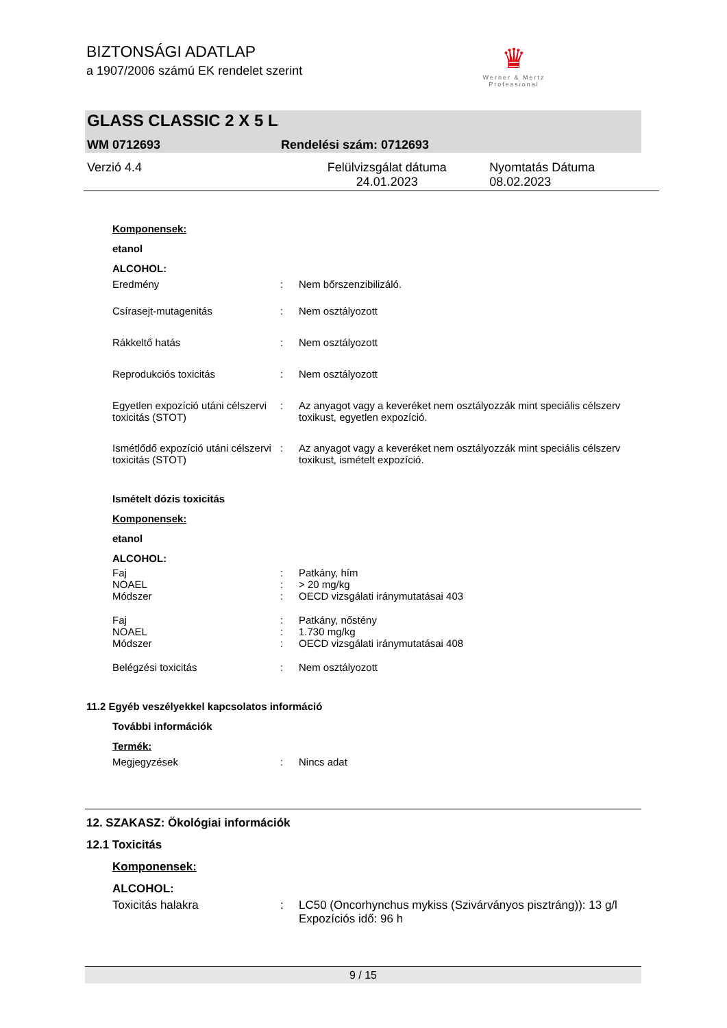BIZTONSÁGI ADATLAP
a 1907/2006 számú EK rendelet szerint
♛
Werner & Mertz
Professional
GLASS CLASSIC 2 X 5 L
WM 0712693 Rendelési szám: 0712693
Verzió 4.4 Felülvizsgálat dátuma 24.01.2023 Nyomtatás Dátuma 08.02.2023
Komponensek:
etanol
ALCOHOL:
Eredmény: Nem bőrszenzibilizáló.
Csírasejt-mutagenitás: Nem osztályozott
Rákkeltő hatás: Nem osztályozott
Reprodukciós toxicitás: Nem osztályozott
Egyetlen expozíció utáni célszervi toxicitás (STOT): Az anyagot vagy a keveréket nem osztályozzák mint speciális célszerv toxikust, egyetlen expozíció.
Ismétlődő expozíció utáni célszervi toxicitás (STOT): Az anyagot vagy a keveréket nem osztályozzák mint speciális célszerv toxikust, ismételt expozíció.
Ismételt dózis toxicitás
Komponensek:
etanol
ALCOHOL:
Faj: Patkány, hím
NOAEL: > 20 mg/kg
Módszer: OECD vizsgálati iránymutatásai 403
Faj: Patkány, nőstény
NOAEL: 1.730 mg/kg
Módszer: OECD vizsgálati iránymutatásai 408
Belégzési toxicitás: Nem osztályozott
11.2 Egyéb veszélyekkel kapcsolatos információ
További információk
Termék:
Megjegyzések: Nincs adat
12. SZAKASZ: Ökológiai információk
12.1 Toxicitás
Komponensek:
ALCOHOL:
Toxicitás halakra: LC50 (Oncorhynchus mykiss (Szivárványos pisztráng)): 13 g/l
Expozíciós idő: 96 h
9 / 15